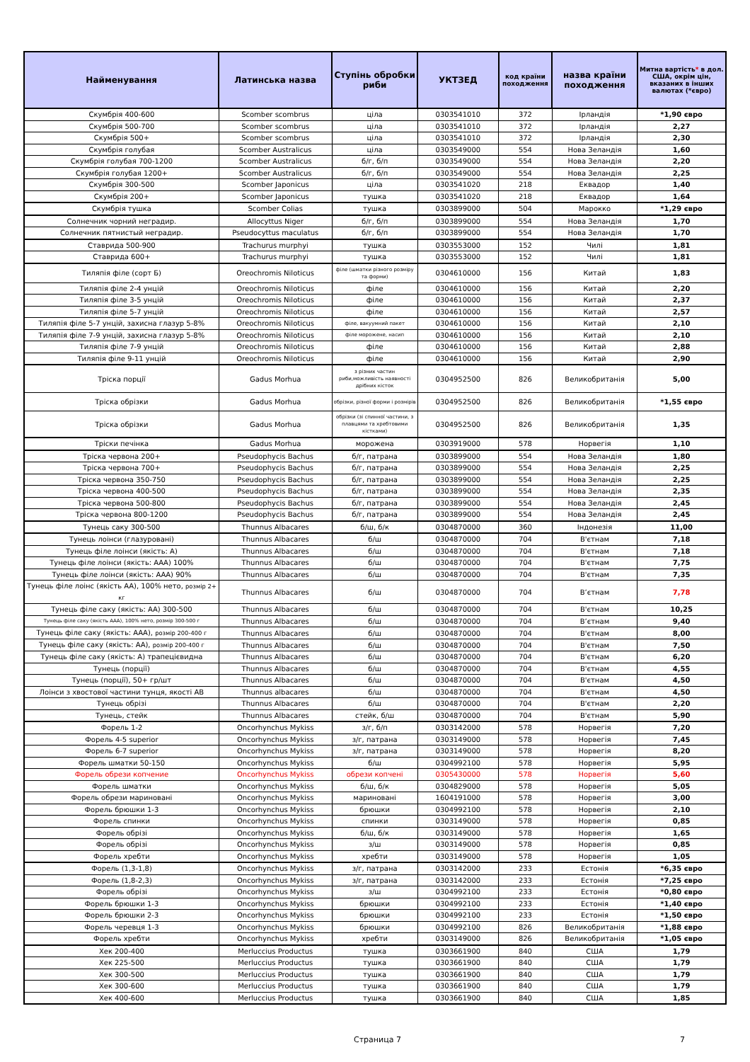| Найменування | Латинська назва | Ступінь обробки риби | УКТЗЕД | код країни походження | назва країни походження | Митна вартість * в дол. США, окрім цін, вказаних в інших валютах (*євро) |
| --- | --- | --- | --- | --- | --- | --- |
| Скумбрія 400-600 | Scomber scombrus | ціла | 0303541010 | 372 | Ірландія | *1,90 євро |
| Скумбрія 500-700 | Scomber scombrus | ціла | 0303541010 | 372 | Ірландія | 2,27 |
| Скумбрія 500+ | Scomber scombrus | ціла | 0303541010 | 372 | Ірландія | 2,30 |
| Скумбрія голубая | Scomber Australicus | ціла | 0303549000 | 554 | Нова Зеландія | 1,60 |
| Скумбрія голубая 700-1200 | Scomber Australicus | б/г, б/п | 0303549000 | 554 | Нова Зеландія | 2,20 |
| Скумбрія голубая 1200+ | Scomber Australicus | б/г, б/п | 0303549000 | 554 | Нова Зеландія | 2,25 |
| Скумбрія 300-500 | Scomber Japonicus | ціла | 0303541020 | 218 | Еквадор | 1,40 |
| Скумбрія 200+ | Scomber Japonicus | тушка | 0303541020 | 218 | Еквадор | 1,64 |
| Скумбрія тушка | Scomber Colias | тушка | 0303899000 | 504 | Марокко | *1,29 євро |
| Солнечник чорний неградир. | Allocyttus Niger | б/г, б/п | 0303899000 | 554 | Нова Зеландія | 1,70 |
| Солнечник пятнистый неградир. | Pseudocyttus maculatus | б/г, б/п | 0303899000 | 554 | Нова Зеландія | 1,70 |
| Ставрида 500-900 | Trachurus murphyi | тушка | 0303553000 | 152 | Чилі | 1,81 |
| Ставрида 600+ | Trachurus murphyi | тушка | 0303553000 | 152 | Чилі | 1,81 |
| Тиляпія філе (сорт Б) | Oreochromis Niloticus | філе (шматки різного розміру та форми) | 0304610000 | 156 | Китай | 1,83 |
| Тиляпія філе 2-4 унцій | Oreochromis Niloticus | філе | 0304610000 | 156 | Китай | 2,20 |
| Тиляпія філе 3-5 унцій | Oreochromis Niloticus | філе | 0304610000 | 156 | Китай | 2,37 |
| Тиляпія філе 5-7 унцій | Oreochromis Niloticus | філе | 0304610000 | 156 | Китай | 2,57 |
| Тиляпія філе 5-7 унцій, захисна глазур 5-8% | Oreochromis Niloticus | філе, вакуумний пакет | 0304610000 | 156 | Китай | 2,10 |
| Тиляпія філе 7-9 унцій, захисна глазур 5-8% | Oreochromis Niloticus | філе морожене, насип | 0304610000 | 156 | Китай | 2,10 |
| Тиляпія філе 7-9 унцій | Oreochromis Niloticus | філе | 0304610000 | 156 | Китай | 2,88 |
| Тиляпія філе 9-11 унцій | Oreochromis Niloticus | філе | 0304610000 | 156 | Китай | 2,90 |
| Тріска порції | Gadus Morhua | з різних частин риби,можливість наявності дрібних кісток | 0304952500 | 826 | Великобританія | 5,00 |
| Тріска обрізки | Gadus Morhua | обрізки, різної форми і розмірів | 0304952500 | 826 | Великобританія | *1,55 євро |
| Тріска обрізки | Gadus Morhua | обрізки (зі спинної частини, з плавцями та хребтовими кістками) | 0304952500 | 826 | Великобританія | 1,35 |
| Тріски печінка | Gadus Morhua | морожена | 0303919000 | 578 | Норвегія | 1,10 |
| Тріска червона 200+ | Pseudophycis Bachus | б/г, патрана | 0303899000 | 554 | Нова Зеландія | 1,80 |
| Тріска червона 700+ | Pseudophycis Bachus | б/г, патрана | 0303899000 | 554 | Нова Зеландія | 2,25 |
| Тріска червона 350-750 | Pseudophycis Bachus | б/г, патрана | 0303899000 | 554 | Нова Зеландія | 2,25 |
| Тріска червона 400-500 | Pseudophycis Bachus | б/г, патрана | 0303899000 | 554 | Нова Зеландія | 2,35 |
| Тріска червона 500-800 | Pseudophycis Bachus | б/г, патрана | 0303899000 | 554 | Нова Зеландія | 2,45 |
| Тріска червона 800-1200 | Pseudophycis Bachus | б/г, патрана | 0303899000 | 554 | Нова Зеландія | 2,45 |
| Тунець саку 300-500 | Thunnus Albacares | б/ш, б/к | 0304870000 | 360 | Індонезія | 11,00 |
| Тунець лоінси (глазуровані) | Thunnus Albacares | б/ш | 0304870000 | 704 | В'єтнам | 7,18 |
| Тунець філе лоінси (якість: А) | Thunnus Albacares | б/ш | 0304870000 | 704 | В'єтнам | 7,18 |
| Тунець філе лоінси (якість: ААА) 100% | Thunnus Albacares | б/ш | 0304870000 | 704 | В'єтнам | 7,75 |
| Тунець філе лоінси (якість: ААА) 90% | Thunnus Albacares | б/ш | 0304870000 | 704 | В'єтнам | 7,35 |
| Тунець філе лоінс (якість АА), 100% нето, розмір 2+ кг | Thunnus Albacares | б/ш | 0304870000 | 704 | В’єтнам | 7,78 |
| Тунець філе саку (якість: АА) 300-500 | Thunnus Albacares | б/ш | 0304870000 | 704 | В'єтнам | 10,25 |
| Тунець філе саку (якість ААА), 100% нето, розмір 300-500 г | Thunnus Albacares | б/ш | 0304870000 | 704 | В’єтнам | 9,40 |
| Тунець філе саку (якість: ААА), розмір 200-400 г | Thunnus Albacares | б/ш | 0304870000 | 704 | В'єтнам | 8,00 |
| Тунець філе саку (якість: АА), розмір 200-400 г | Thunnus Albacares | б/ш | 0304870000 | 704 | В'єтнам | 7,50 |
| Тунець філе саку (якість: А) трапецієвидна | Thunnus Albacares | б/ш | 0304870000 | 704 | В'єтнам | 6,20 |
| Тунець (порції) | Thunnus Albacares | б/ш | 0304870000 | 704 | В'єтнам | 4,55 |
| Тунець (порції), 50+ гр/шт | Thunnus Albacares | б/ш | 0304870000 | 704 | В'єтнам | 4,50 |
| Лоінси з хвостової частини тунця, якості АВ | Thunnus albacares | б/ш | 0304870000 | 704 | В'єтнам | 4,50 |
| Тунець обрізі | Thunnus Albacares | б/ш | 0304870000 | 704 | В'єтнам | 2,20 |
| Тунець, стейк | Thunnus Albacares | стейк, б/ш | 0304870000 | 704 | В'єтнам | 5,90 |
| Форель 1-2 | Oncorhynchus Mykiss | з/г, б/п | 0303142000 | 578 | Норвегія | 7,20 |
| Форель 4-5 superior | Oncorhynchus Mykiss | з/г, патрана | 0303149000 | 578 | Норвегія | 7,45 |
| Форель 6-7 superior | Oncorhynchus Mykiss | з/г, патрана | 0303149000 | 578 | Норвегія | 8,20 |
| Форель шматки 50-150 | Oncorhynchus Mykiss | б/ш | 0304992100 | 578 | Норвегія | 5,95 |
| Форель обрези копчение | Oncorhynchus Mykiss | обрези копчені | 0305430000 | 578 | Норвегія | 5,60 |
| Форель шматки | Oncorhynchus Mykiss | б/ш, б/к | 0304829000 | 578 | Норвегія | 5,05 |
| Форель обрези мариновані | Oncorhynchus Mykiss | мариновані | 1604191000 | 578 | Норвегія | 3,00 |
| Форель брюшки 1-3 | Oncorhynchus Mykiss | брюшки | 0304992100 | 578 | Норвегія | 2,10 |
| Форель спинки | Oncorhynchus Mykiss | спинки | 0303149000 | 578 | Норвегія | 0,85 |
| Форель обрізі | Oncorhynchus Mykiss | б/ш, б/к | 0303149000 | 578 | Норвегія | 1,65 |
| Форель обрізі | Oncorhynchus Mykiss | з/ш | 0303149000 | 578 | Норвегія | 0,85 |
| Форель хребти | Oncorhynchus Mykiss | хребти | 0303149000 | 578 | Норвегія | 1,05 |
| Форель (1,3-1,8) | Oncorhynchus Mykiss | з/г, патрана | 0303142000 | 233 | Естонія | *6,35 євро |
| Форель (1,8-2,3) | Oncorhynchus Mykiss | з/г, патрана | 0303142000 | 233 | Естонія | *7,25 євро |
| Форель обрізі | Oncorhynchus Mykiss | з/ш | 0304992100 | 233 | Естонія | *0,80 євро |
| Форель брюшки 1-3 | Oncorhynchus Mykiss | брюшки | 0304992100 | 233 | Естонія | *1,40 євро |
| Форель брюшки 2-3 | Oncorhynchus Mykiss | брюшки | 0304992100 | 233 | Естонія | *1,50 євро |
| Форель черевця 1-3 | Oncorhynchus Mykiss | брюшки | 0304992100 | 826 | Великобританія | *1,88 євро |
| Форель хребти | Oncorhynchus Mykiss | хребти | 0303149000 | 826 | Великобританія | *1,05 євро |
| Хек 200-400 | Merluccius Productus | тушка | 0303661900 | 840 | США | 1,79 |
| Хек 225-500 | Merluccius Productus | тушка | 0303661900 | 840 | США | 1,79 |
| Хек 300-500 | Merluccius Productus | тушка | 0303661900 | 840 | США | 1,79 |
| Хек 300-600 | Merluccius Productus | тушка | 0303661900 | 840 | США | 1,79 |
| Хек 400-600 | Merluccius Productus | тушка | 0303661900 | 840 | США | 1,85 |
Страница 7 7